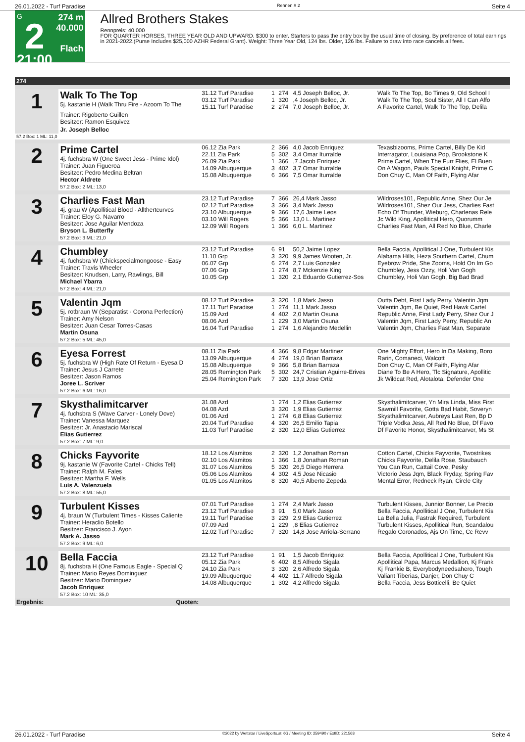26.01.2022 - Turf Paradise Rennen # 2 Seite 4
G
2
21:00
274 m
40.000
Flach
Allred Brothers Stakes
Rennpreis: 40.000
FOR QUARTER HORSES, THREE YEAR OLD AND UPWARD. $300 to enter. Starters to pass the entry box by the usual time of closing. By preference of total earnings in 2021-2022.(Purse Includes $25,000 AZHR Federal Grant). Weight: Three Year Old, 124 lbs. Older, 126 lbs. Failure to draw into race cancels all fees.
| 274 | | | | | | |
| 1 | Walk To The Top 5j. kastanie H (Walk Thru Fire - Azoom To The | 31.12 Turf Paradise 03.12 Turf Paradise 15.11 Turf Paradise | 1 1 2 | 274 320 274 | 4,5 Joseph Belloc, Jr. ,4 Joseph Belloc, Jr. 7,0 Joseph Belloc, Jr. | Walk To The Top, Bo Times 9, Old School I Walk To The Top, Soul Sister, All I Can Affo A Favorite Cartel, Walk To The Top, Delila |
| | Trainer: Rigoberto Guillen Besitzer: Ramon Esquivez | | | | | |
| | Jr. Joseph Belloc | | | | | |
| 57.2 Box: 1 ML: 11,0 | | | | | | |
| 2 | Prime Cartel 4j. fuchsbra W (One Sweet Jess - Prime Idol) Trainer: Juan Figueroa Besitzer: Pedro Medina Beltran Hector Aldrete 57.2 Box: 2 ML: 13,0 | 06.12 Zia Park 22.11 Zia Park 26.09 Zia Park 14.09 Albuquerque 15.08 Albuquerque | 2 5 1 3 6 | 366 302 366 402 366 | 4,0 Jacob Enriquez 3,4 Omar Iturralde ,7 Jacob Enriquez 3,7 Omar Iturralde 7,5 Omar Iturralde | Texasbizooms, Prime Cartel, Billy De Kid Interragator, Louisiana Pop, Brookstone K Prime Cartel, When The Furr Flies, El Buen On A Wagon, Pauls Special Knight, Prime C Don Chuy C, Man Of Faith, Flying Afar |
| 3 | Charlies Fast Man 4j. grau W (Apollitical Blood - Allthertcurves Trainer: Eloy G. Navarro Besitzer: Jose Aguilar Mendoza Bryson L. Butterfly 57.2 Box: 3 ML: 21,0 | 23.12 Turf Paradise 02.12 Turf Paradise 23.10 Albuquerque 03.10 Will Rogers 12.09 Will Rogers | 7 3 9 5 1 | 366 366 366 366 366 | 26,4 Mark Jasso 3,4 Mark Jasso 17,6 Jaime Leos 13,0 L. Martinez 6,0 L. Martinez | Wildroses101, Republic Anne, Shez Our Je Wildroses101, Shez Our Jess, Charlies Fast Echo Of Thunder, Wieburg, Charlenas Rele Jc Wild King, Apollitical Hero, Quorumm Charlies Fast Man, All Red No Blue, Charle |
| 4 | Chumbley 4j. fuchsbra W (Chickspecialmongoose - Easy Trainer: Travis Wheeler Besitzer: Knudsen, Larry, Rawlings, Bill Michael Ybarra 57.2 Box: 4 ML: 21,0 | 23.12 Turf Paradise 11.10 Grp 06.07 Grp 07.06 Grp 10.05 Grp | 6 3 6 1 1 | 91 320 274 274 320 | 50,2 Jaime Lopez 9,9 James Wooten, Jr. 2,7 Luis Gonzalez 8,7 Mckenzie King 2,1 Eduardo Gutierrez-Sos | Bella Faccia, Apollitical J One, Turbulent Kis Alabama Hills, Heza Southern Cartel, Chum Eyebrow Pride, She Zooms, Hold On Im Go Chumbley, Jess Ozzy, Holi Van Gogh Chumbley, Holi Van Gogh, Big Bad Brad |
| 5 | Valentin Jqm 5j. rotbraun W (Separatist - Corona Perfection) Trainer: Amy Nelson Besitzer: Juan Cesar Torres-Casas Martin Osuna 57.2 Box: 5 ML: 45,0 | 08.12 Turf Paradise 17.11 Turf Paradise 15.09 Azd 08.06 Azd 16.04 Turf Paradise | 3 1 4 1 1 | 320 274 402 229 274 | 1,8 Mark Jasso 11,1 Mark Jasso 2,0 Martin Osuna 3,0 Martin Osuna 1,6 Alejandro Medellin | Outta Debt, First Lady Perry, Valentin Jqm Valentin Jqm, Be Quiet, Red Hawk Cartel Republic Anne, First Lady Perry, Shez Our J Valentin Jqm, First Lady Perry, Republic An Valentin Jqm, Charlies Fast Man, Separate |
| 6 | Eyesa Forrest 5j. fuchsbra W (High Rate Of Return - Eyesa D Trainer: Jesus J Carrete Besitzer: Jason Ramos Joree L. Scriver 57.2 Box: 6 ML: 16,0 | 08.11 Zia Park 13.09 Albuquerque 15.08 Albuquerque 28.05 Remington Park 25.04 Remington Park | 4 4 9 5 7 | 366 274 366 302 320 | 9,8 Edgar Martinez 19,0 Brian Barraza 5,8 Brian Barraza 24,7 Cristian Aguirre-Erives 13,9 Jose Ortiz | One Mighty Effort, Hero In Da Making, Boro Rarin, Comaneci, Walcott Don Chuy C, Man Of Faith, Flying Afar Diane To Be A Hero, Tlc Signature, Apollitic Jk Wildcat Red, Alotalota, Defender One |
| 7 | Skysthalimitcarver 4j. fuchsbra S (Wave Carver - Lonely Dove) Trainer: Vanessa Marquez Besitzer: Jr. Anastacio Mariscal Elias Gutierrez 57.2 Box: 7 ML: 9,0 | 31.08 Azd 04.08 Azd 01.06 Azd 20.04 Turf Paradise 11.03 Turf Paradise | 1 3 1 4 2 | 274 320 274 320 320 | 1,2 Elias Gutierrez 1,9 Elias Gutierrez 6,8 Elias Gutierrez 26,5 Emilio Tapia 12,0 Elias Gutierrez | Skysthalimitcarver, Yn Mira Linda, Miss First Sawmill Favorite, Gotta Bad Habit, Soveryn Skysthalimitcarver, Aubreys Last Ren, Bp D Triple Vodka Jess, All Red No Blue, Df Favo Df Favorite Honor, Skysthalimitcarver, Ms St |
| 8 | Chicks Fayvorite 9j. kastanie W (Favorite Cartel - Chicks Tell) Trainer: Ralph M. Fales Besitzer: Martha F. Wells Luis A. Valenzuela 57.2 Box: 8 ML: 55,0 | 18.12 Los Alamitos 02.10 Los Alamitos 31.07 Los Alamitos 05.06 Los Alamitos 01.05 Los Alamitos | 2 1 5 4 8 | 320 366 320 302 320 | 1,2 Jonathan Roman 1,8 Jonathan Roman 26,5 Diego Herrera 4,5 Jose Nicasio 40,5 Alberto Zepeda | Cotton Cartel, Chicks Fayvorite, Twostrikes Chicks Fayvorite, Delila Rose, Staubauch You Can Run, Cattail Cove, Pesky Victorio Jess Jqm, Black Fryday, Spring Fav Mental Error, Redneck Ryan, Circle City |
| 9 | Turbulent Kisses 4j. braun W (Turbulent Times - Kisses Caliente Trainer: Heraclio Botello Besitzer: Francisco J. Ayon Mark A. Jasso 57.2 Box: 9 ML: 6,0 | 07.01 Turf Paradise 23.12 Turf Paradise 19.11 Turf Paradise 07.09 Azd 12.02 Turf Paradise | 1 3 3 1 7 | 274 91 229 229 320 | 2,4 Mark Jasso 5,0 Mark Jasso 2,9 Elias Gutierrez ,8 Elias Gutierrez 14,8 Jose Arriola-Serrano | Turbulent Kisses, Junnior Bonner, Le Precio Bella Faccia, Apollitical J One, Turbulent Kis La Bella Julia, Fastrak Required, Turbulent Turbulent Kisses, Apollitical Run, Scandalou Regalo Coronados, Ajs On Time, Cc Revv |
| 10 | Bella Faccia 8j. fuchsbra H (One Famous Eagle - Special Q Trainer: Mario Reyes Dominguez Besitzer: Mario Dominguez Jacob Enriquez 57.2 Box: 10 ML: 35,0 | 23.12 Turf Paradise 05.12 Zia Park 24.10 Zia Park 19.09 Albuquerque 14.08 Albuquerque | 1 6 3 4 1 | 91 402 320 402 302 | 1,5 Jacob Enriquez 8,5 Alfredo Sigala 2,6 Alfredo Sigala 11,7 Alfredo Sigala 4,2 Alfredo Sigala | Bella Faccia, Apollitical J One, Turbulent Kis Apollitical Papa, Marcus Medallion, Kj Frank Kj Frankie B, Everybodyneedsahero, Tough Valiant Tiberias, Danjer, Don Chuy C Bella Faccia, Jess Botticelli, Be Quiet |
| Ergebnis: | Quoten: | | | | | |
26.01.2022 - Turf Paradise ©2022 by Wettstar / LiveSports.at KG / Meeting ID: 259490 / ExtID: 221568 Seite 4